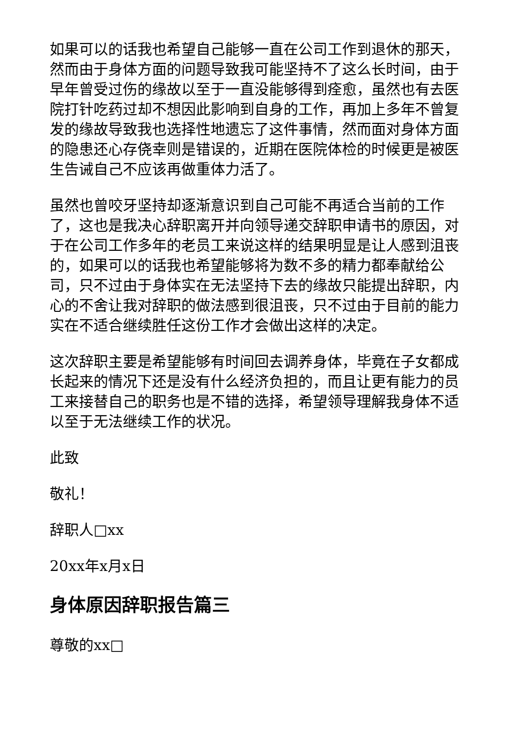如果可以的话我也希望自己能够一直在公司工作到退休的那天，然而由于身体方面的问题导致我可能坚持不了这么长时间，由于早年曾受过伤的缘故以至于一直没能够得到痊愈，虽然也有去医院打针吃药过却不想因此影响到自身的工作，再加上多年不曾复发的缘故导致我也选择性地遗忘了这件事情，然而面对身体方面的隐患还心存侥幸则是错误的，近期在医院体检的时候更是被医生告诫自己不应该再做重体力活了。
虽然也曾咬牙坚持却逐渐意识到自己可能不再适合当前的工作了，这也是我决心辞职离开并向领导递交辞职申请书的原因，对于在公司工作多年的老员工来说这样的结果明显是让人感到沮丧的，如果可以的话我也希望能够将为数不多的精力都奉献给公司，只不过由于身体实在无法坚持下去的缘故只能提出辞职，内心的不舍让我对辞职的做法感到很沮丧，只不过由于目前的能力实在不适合继续胜任这份工作才会做出这样的决定。
这次辞职主要是希望能够有时间回去调养身体，毕竟在子女都成长起来的情况下还是没有什么经济负担的，而且让更有能力的员工来接替自己的职务也是不错的选择，希望领导理解我身体不适以至于无法继续工作的状况。
此致
敬礼！
辞职人□xx
20xx年x月x日
身体原因辞职报告篇三
尊敬的xx□